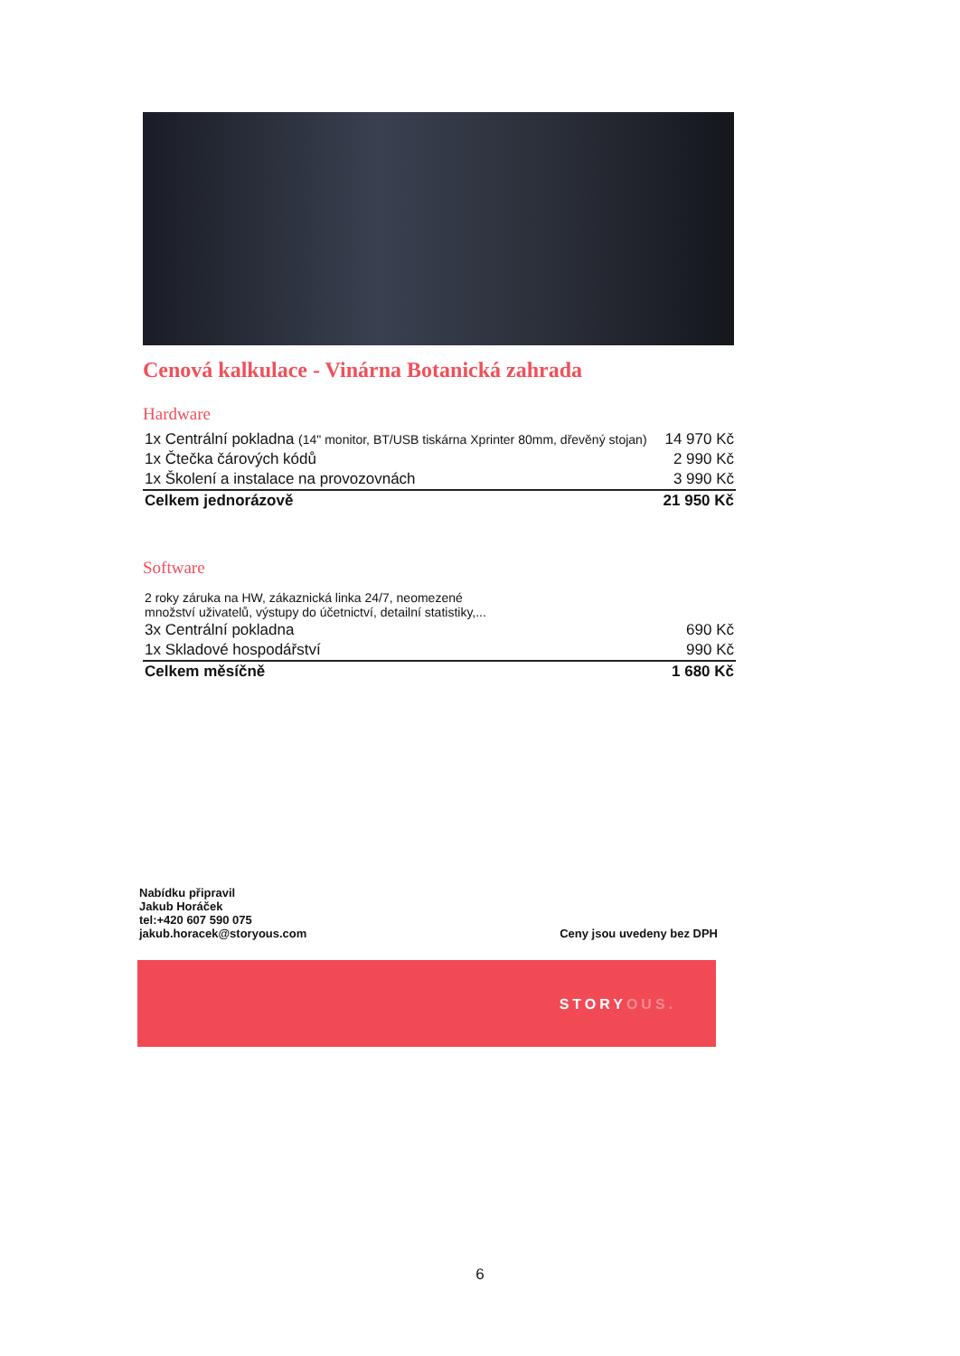Cenová kalkulace - Vinárna Botanická zahrada
Hardware
| 1x Centrální pokladna (14" monitor, BT/USB tiskárna Xprinter 80mm, dřevěný stojan) | 14 970 Kč |
| 1x Čtečka čárových kódů | 2 990 Kč |
| 1x Školení a instalace na provozovnách | 3 990 Kč |
| Celkem jednorázově | 21 950 Kč |
Software
| 2 roky záruka na HW, zákaznická linka 24/7, neomezené množství uživatelů, výstupy do účetnictví, detailní statistiky,... | |
| 3x Centrální pokladna | 690 Kč |
| 1x Skladové hospodářství | 990 Kč |
| Celkem měsíčně | 1 680 Kč |
Nabídku připravil
Jakub Horáček
tel:+420 607 590 075
jakub.horacek@storyous.com
Ceny jsou uvedeny bez DPH
STORYOUS.
6